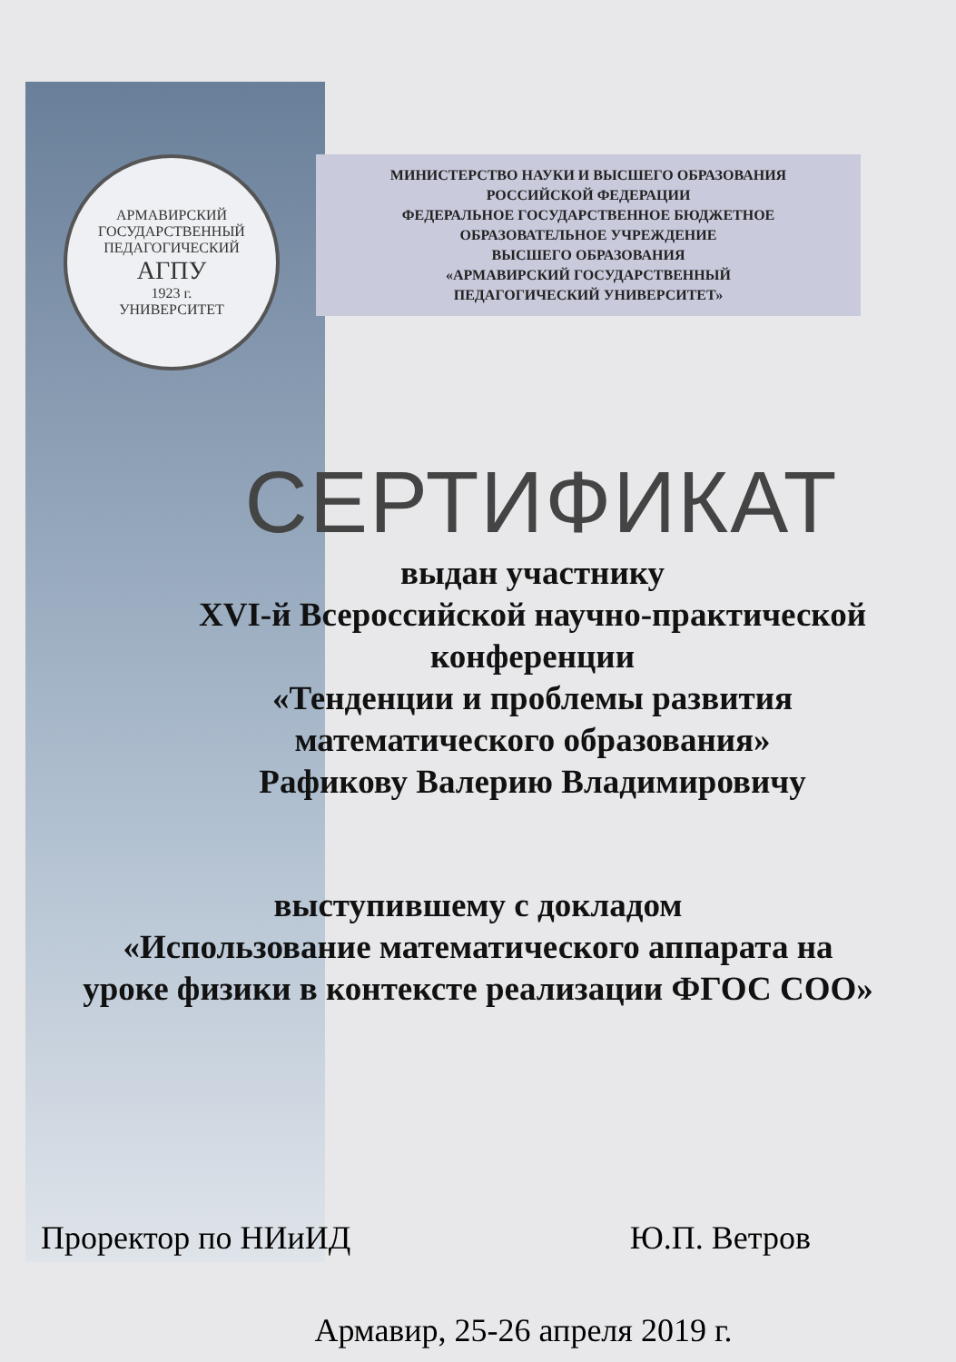АРМАВИРСКИЙ ГОСУДАРСТВЕННЫЙ ПЕДАГОГИЧЕСКИЙ
АГПУ
1923 г.
УНИВЕРСИТЕТ
МИНИСТЕРСТВО НАУКИ И ВЫСШЕГО ОБРАЗОВАНИЯ
РОССИЙСКОЙ ФЕДЕРАЦИИ
ФЕДЕРАЛЬНОЕ ГОСУДАРСТВЕННОЕ БЮДЖЕТНОЕ
ОБРАЗОВАТЕЛЬНОЕ УЧРЕЖДЕНИЕ
ВЫСШЕГО ОБРАЗОВАНИЯ
«АРМАВИРСКИЙ ГОСУДАРСТВЕННЫЙ
ПЕДАГОГИЧЕСКИЙ УНИВЕРСИТЕТ»
СЕРТИФИКАТ
выдан участнику
XVI-й Всероссийской научно-практической
конференции
«Тенденции и проблемы развития
математического образования»
Рафикову Валерию Владимировичу
выступившему с докладом
«Использование математического аппарата на
уроке физики в контексте реализации ФГОС СОО»
Проректор по НИиИД Ю.П. Ветров
Армавир, 25-26 апреля 2019 г.